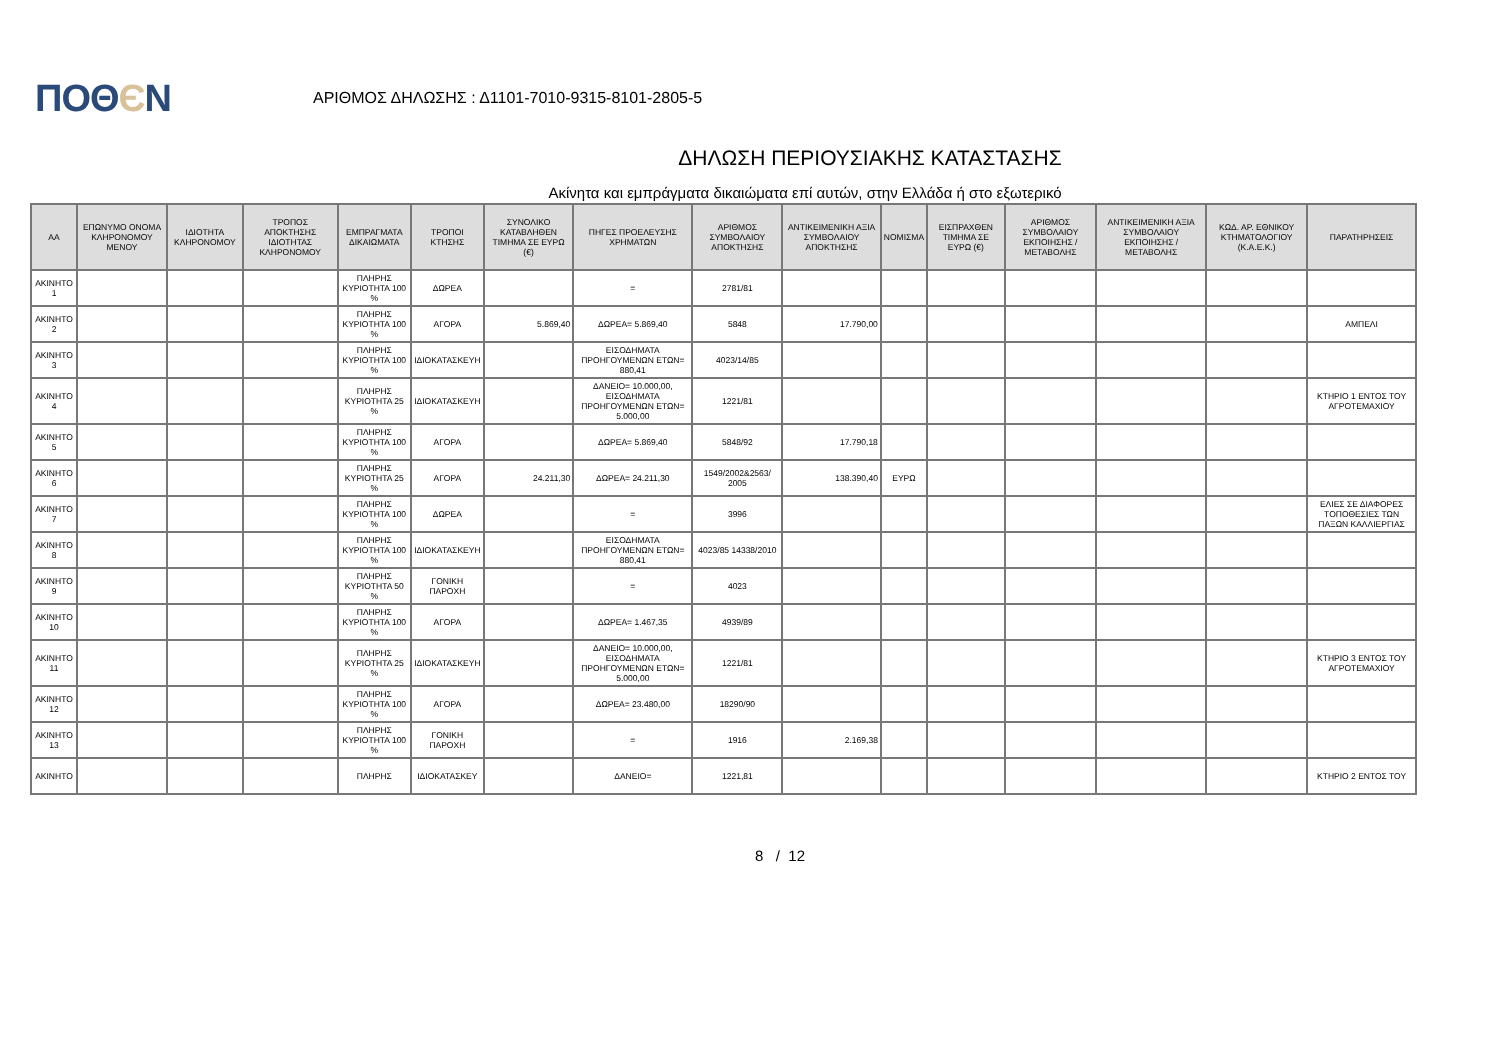ΠΟΘЄΝ
ΑΡΙΘΜΟΣ ΔΗΛΩΣΗΣ : Δ1101-7010-9315-8101-2805-5
ΔΗΛΩΣΗ ΠΕΡΙΟΥΣΙΑΚΗΣ ΚΑΤΑΣΤΑΣΗΣ
Ακίνητα και εμπράγματα δικαιώματα επί αυτών, στην Ελλάδα ή στο εξωτερικό
| ΑΑ | ΕΠΩΝΥΜΟ ΟΝΟΜΑ ΚΛΗΡΟΝΟΜΟΥ ΜΕΝΟΥ | ΙΔΙΟΤΗΤΑ ΚΛΗΡΟΝΟΜΟΥ | ΤΡΟΠΟΣ ΑΠΟΚΤΗΣΗΣ ΙΔΙΟΤΗΤΑΣ ΚΛΗΡΟΝΟΜΟΥ | ΕΜΠΡΑΓΜΑΤΑ ΔΙΚΑΙΩΜΑΤΑ | ΤΡΟΠΟΙ ΚΤΗΣΗΣ | ΣΥΝΟΛΙΚΟ ΚΑΤΑΒΛΗΘΕΝ ΤΙΜΗΜΑ ΣΕ ΕΥΡΩ (€) | ΠΗΓΕΣ ΠΡΟΕΛΕΥΣΗΣ ΧΡΗΜΑΤΩΝ | ΑΡΙΘΜΟΣ ΣΥΜΒΟΛΑΙΟΥ ΑΠΟΚΤΗΣΗΣ | ΑΝΤΙΚΕΙΜΕΝΙΚΗ ΑΞΙΑ ΣΥΜΒΟΛΑΙΟΥ ΑΠΟΚΤΗΣΗΣ | ΝΟΜΙΣΜΑ | ΕΙΣΠΡΑΧΘΕΝ ΤΙΜΗΜΑ ΣΕ ΕΥΡΩ (€) | ΑΡΙΘΜΟΣ ΣΥΜΒΟΛΑΙΟΥ ΕΚΠΟΙΗΣΗΣ /ΜΕΤΑΒΟΛΗΣ | ΑΝΤΙΚΕΙΜΕΝΙΚΗ ΑΞΙΑ ΣΥΜΒΟΛΑΙΟΥ ΕΚΠΟΙΗΣΗΣ / ΜΕΤΑΒΟΛΗΣ | ΚΩΔ. ΑΡ. ΕΘΝΙΚΟΥ ΚΤΗΜΑΤΟΛΟΓΙΟΥ (Κ.Α.Ε.Κ.) | ΠΑΡΑΤΗΡΗΣΕΙΣ |
| --- | --- | --- | --- | --- | --- | --- | --- | --- | --- | --- | --- | --- | --- | --- | --- |
| ΑΚΙΝΗΤΟ 1 | | | | ΠΛΗΡΗΣ ΚΥΡΙΟΤΗΤΑ 100 % | ΔΩΡΕΑ | | = | 2781/81 | | | | | | | |
| ΑΚΙΝΗΤΟ 2 | | | | ΠΛΗΡΗΣ ΚΥΡΙΟΤΗΤΑ 100 % | ΑΓΟΡΑ | 5.869,40 | ΔΩΡΕΑ= 5.869,40 | 5848 | 17.790,00 | | | | | | ΑΜΠΕΛΙ |
| ΑΚΙΝΗΤΟ 3 | | | | ΠΛΗΡΗΣ ΚΥΡΙΟΤΗΤΑ 100 % | ΙΔΙΟΚΑΤΑΣΚΕΥΗ | | ΕΙΣΟΔΗΜΑΤΑ ΠΡΟΗΓΟΥΜΕΝΩΝ ΕΤΩΝ= 880,41 | 4023/14/85 | | | | | | | |
| ΑΚΙΝΗΤΟ 4 | | | | ΠΛΗΡΗΣ ΚΥΡΙΟΤΗΤΑ 25 % | ΙΔΙΟΚΑΤΑΣΚΕΥΗ | | ΔΑΝΕΙΟ= 10.000,00, ΕΙΣΟΔΗΜΑΤΑ ΠΡΟΗΓΟΥΜΕΝΩΝ ΕΤΩΝ= 5.000,00 | 1221/81 | | | | | | | ΚΤΗΡΙΟ 1 ΕΝΤΟΣ ΤΟΥ ΑΓΡΟΤΕΜΑΧΙΟΥ |
| ΑΚΙΝΗΤΟ 5 | | | | ΠΛΗΡΗΣ ΚΥΡΙΟΤΗΤΑ 100 % | ΑΓΟΡΑ | | ΔΩΡΕΑ= 5.869,40 | 5848/92 | 17.790,18 | | | | | | |
| ΑΚΙΝΗΤΟ 6 | | | | ΠΛΗΡΗΣ ΚΥΡΙΟΤΗΤΑ 25 % | ΑΓΟΡΑ | 24.211,30 | ΔΩΡΕΑ= 24.211,30 | 1549/2002&2563/ 2005 | 138.390,40 | ΕΥΡΩ | | | | | |
| ΑΚΙΝΗΤΟ 7 | | | | ΠΛΗΡΗΣ ΚΥΡΙΟΤΗΤΑ 100 % | ΔΩΡΕΑ | | = | 3996 | | | | | | | ΕΛΙΕΣ ΣΕ ΔΙΑΦΟΡΕΣ ΤΟΠΟΘΕΣΙΕΣ ΤΩΝ ΠΑΞΩΝ ΚΑΛΛΙΕΡΓΙΑΣ |
| ΑΚΙΝΗΤΟ 8 | | | | ΠΛΗΡΗΣ ΚΥΡΙΟΤΗΤΑ 100 % | ΙΔΙΟΚΑΤΑΣΚΕΥΗ | | ΕΙΣΟΔΗΜΑΤΑ ΠΡΟΗΓΟΥΜΕΝΩΝ ΕΤΩΝ= 880,41 | 4023/85 14338/2010 | | | | | | | |
| ΑΚΙΝΗΤΟ 9 | | | | ΠΛΗΡΗΣ ΚΥΡΙΟΤΗΤΑ 50 % | ΓΟΝΙΚΗ ΠΑΡΟΧΗ | | = | 4023 | | | | | | | |
| ΑΚΙΝΗΤΟ 10 | | | | ΠΛΗΡΗΣ ΚΥΡΙΟΤΗΤΑ 100 % | ΑΓΟΡΑ | | ΔΩΡΕΑ= 1.467,35 | 4939/89 | | | | | | | |
| ΑΚΙΝΗΤΟ 11 | | | | ΠΛΗΡΗΣ ΚΥΡΙΟΤΗΤΑ 25 % | ΙΔΙΟΚΑΤΑΣΚΕΥΗ | | ΔΑΝΕΙΟ= 10.000,00, ΕΙΣΟΔΗΜΑΤΑ ΠΡΟΗΓΟΥΜΕΝΩΝ ΕΤΩΝ= 5.000,00 | 1221/81 | | | | | | | ΚΤΗΡΙΟ 3 ΕΝΤΟΣ ΤΟΥ ΑΓΡΟΤΕΜΑΧΙΟΥ |
| ΑΚΙΝΗΤΟ 12 | | | | ΠΛΗΡΗΣ ΚΥΡΙΟΤΗΤΑ 100 % | ΑΓΟΡΑ | | ΔΩΡΕΑ= 23.480,00 | 18290/90 | | | | | | | |
| ΑΚΙΝΗΤΟ 13 | | | | ΠΛΗΡΗΣ ΚΥΡΙΟΤΗΤΑ 100 % | ΓΟΝΙΚΗ ΠΑΡΟΧΗ | | = | 1916 | 2.169,38 | | | | | | |
| ΑΚΙΝΗΤΟ | | | | ΠΛΗΡΗΣ | ΙΔΙΟΚΑΤΑΣΚΕΥ | | ΔΑΝΕΙΟ= | 1221,81 | | | | | | | ΚΤΗΡΙΟ 2 ΕΝΤΟΣ ΤΟΥ |
8 / 12